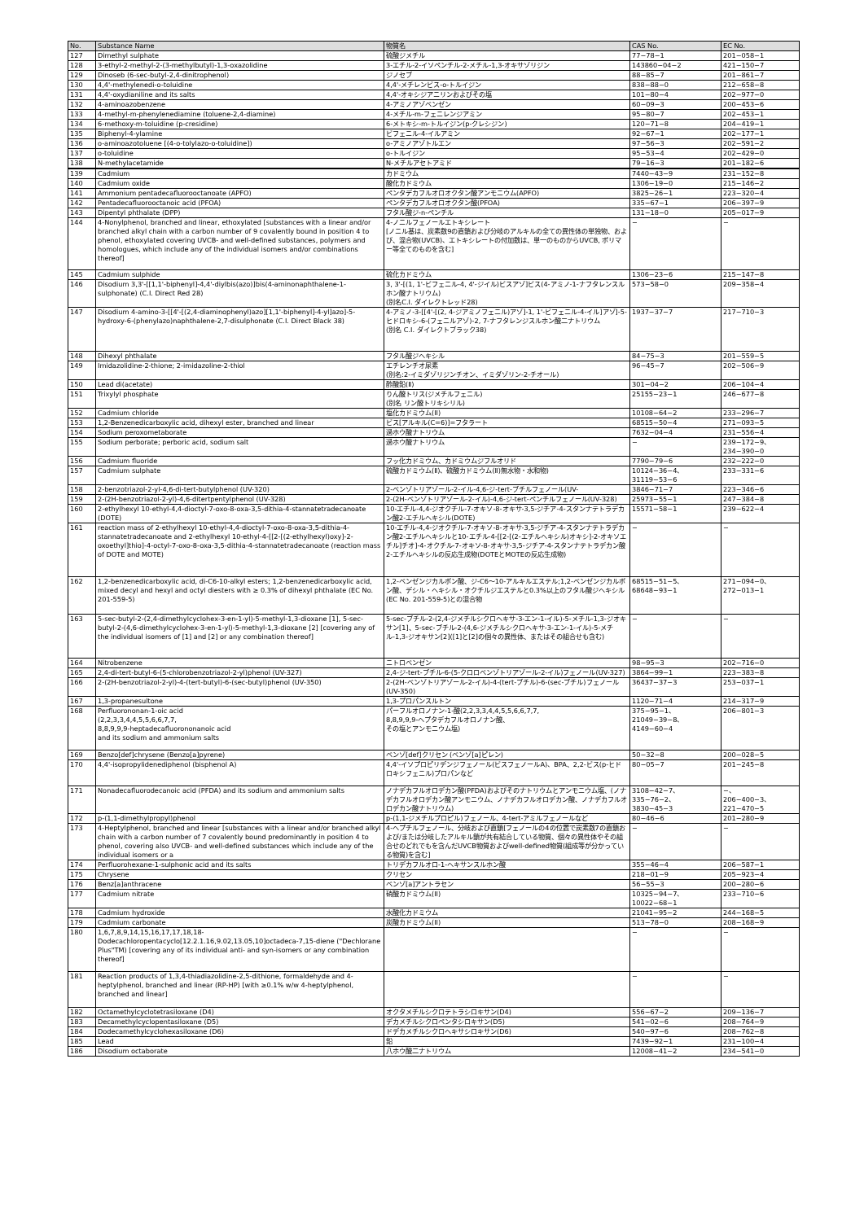| No. | Substance Name | 物質名 | CAS No. | EC No. |
| --- | --- | --- | --- | --- |
| 127 | Dimethyl sulphate | 硫酸ジメチル | 77−78−1 | 201−058−1 |
| 128 | 3-ethyl-2-methyl-2-(3-methylbutyl)-1,3-oxazolidine | 3-エチル-2-イソペンチル-2-メチル-1,3-オキサゾリジン | 143860−04−2 | 421−150−7 |
| 129 | Dinoseb (6-sec-butyl-2,4-dinitrophenol) | ジノセブ | 88−85−7 | 201−861−7 |
| 130 | 4,4'-methylenedi-o-toluidine | 4,4'-メチレンビス-o-トルイジン | 838−88−0 | 212−658−8 |
| 131 | 4,4'-oxydianiline and its salts | 4,4'-オキシジアニリンおよびその塩 | 101−80−4 | 202−977−0 |
| 132 | 4-aminoazobenzene | 4-アミノアゾベンゼン | 60−09−3 | 200−453−6 |
| 133 | 4-methyl-m-phenylenediamine (toluene-2,4-diamine) | 4-メチル-m-フェニレンジアミン | 95−80−7 | 202−453−1 |
| 134 | 6-methoxy-m-toluidine (p-cresidine) | 6-メトキシ-m-トルイジン(p-クレシジン) | 120−71−8 | 204−419−1 |
| 135 | Biphenyl-4-ylamine | ビフェニル-4-イルアミン | 92−67−1 | 202−177−1 |
| 136 | o-aminoazotoluene [(4-o-tolylazo-o-toluidine]) | o-アミノアゾトルエン | 97−56−3 | 202−591−2 |
| 137 | o-toluidine | o-トルイジン | 95−53−4 | 202−429−0 |
| 138 | N-methylacetamide | N-メチルアセトアミド | 79−16−3 | 201−182−6 |
| 139 | Cadmium | カドミウム | 7440−43−9 | 231−152−8 |
| 140 | Cadmium oxide | 酸化カドミウム | 1306−19−0 | 215−146−2 |
| 141 | Ammonium pentadecafluorooctanoate (APFO) | ペンタデカフルオロオクタン酸アンモニウム(APFO) | 3825−26−1 | 223−320−4 |
| 142 | Pentadecafluorooctanoic acid (PFOA) | ペンタデカフルオロオクタン酸(PFOA) | 335−67−1 | 206−397−9 |
| 143 | Dipentyl phthalate (DPP) | フタル酸ジ-n-ペンチル | 131−18−0 | 205−017−9 |
| 144 | 4-Nonylphenol, branched and linear, ethoxylated [substances with a linear and/or branched alkyl chain with a carbon number of 9 covalently bound in position 4 to phenol, ethoxylated covering UVCB- and well-defined substances, polymers and homologues, which include any of the individual isomers and/or combinations thereof] | 4-ノニルフェノールエトキシレート [ノニル基は、炭素数9の直鎖および分岐のアルキルの全ての異性体の単独物、および、混合物(UVCB)、エトキシレートの付加数は、単一のものからUVCB, ポリマー等全てのものを含む] | − | − |
| 145 | Cadmium sulphide | 硫化カドミウム | 1306−23−6 | 215−147−8 |
| 146 | Disodium 3,3'-[[1,1'-biphenyl]-4,4'-diylbis(azo)]bis(4-aminonaphthalene-1-sulphonate) (C.I. Direct Red 28) | 3, 3'-[(1, 1'-ビフェニル-4, 4'-ジイル)ビスアゾ]ビス(4-アミノ-1-ナフタレンスルホン酸ナトリウム) (別名C.I. ダイレクトレッド28) | 573−58−0 | 209−358−4 |
| 147 | Disodium 4-amino-3-[[4'-[(2,4-diaminophenyl)azo][1,1'-biphenyl]-4-yl]azo]-5-hydroxy-6-(phenylazo)naphthalene-2,7-disulphonate (C.I. Direct Black 38) | 4-アミノ-3-[[4'-[(2, 4-ジアミノフェニル)アゾ]-1, 1'-ビフェニル-4-イル]アゾ]-5-ヒドロキシ-6-(フェニルアゾ)-2, 7-ナフタレンジスルホン酸二ナトリウム (別名 C.I. ダイレクトブラック38) | 1937−37−7 | 217−710−3 |
| 148 | Dihexyl phthalate | フタル酸ジヘキシル | 84−75−3 | 201−559−5 |
| 149 | Imidazolidine-2-thione; 2-imidazoline-2-thiol | エチレンチオ尿素 (別名:2-イミダゾリジンチオン、イミダゾリン-2-チオール) | 96−45−7 | 202−506−9 |
| 150 | Lead di(acetate) | 酢酸鉛(Ⅱ) | 301−04−2 | 206−104−4 |
| 151 | Trixylyl phosphate | りん酸トリス(ジメチルフェニル) (別名 リン酸トリキシリル) | 25155−23−1 | 246−677−8 |
| 152 | Cadmium chloride | 塩化カドミウム(II) | 10108−64−2 | 233−296−7 |
| 153 | 1,2-Benzenedicarboxylic acid, dihexyl ester, branched and linear | ビス[アルキル(C=6)]=フタラート | 68515−50−4 | 271−093−5 |
| 154 | Sodium peroxometaborate | 過ホウ酸ナトリウム | 7632−04−4 | 231−556−4 |
| 155 | Sodium perborate; perboric acid, sodium salt | 過ホウ酸ナトリウム | − | 239−172−9、 234−390−0 |
| 156 | Cadmium fluoride | フッ化カドミウム、カドミウムジフルオリド | 7790−79−6 | 232−222−0 |
| 157 | Cadmium sulphate | 硫酸カドミウム(Ⅱ)、硫酸カドミウム(Ⅱ)無水物・水和物) | 10124−36−4、 31119−53−6 | 233−331−6 |
| 158 | 2-benzotriazol-2-yl-4,6-di-tert-butylphenol (UV-320) | 2-ベンゾトリアゾール-2-イル-4,6-ジ-tert-ブチルフェノール(UV- | 3846−71−7 | 223−346−6 |
| 159 | 2-(2H-benzotriazol-2-yl)-4,6-ditertpentylphenol (UV-328) | 2-(2H-ベンゾトリアゾール-2-イル)-4,6-ジ-tert-ペンチルフェノール(UV-328) | 25973−55−1 | 247−384−8 |
| 160 | 2-ethylhexyl 10-ethyl-4,4-dioctyl-7-oxo-8-oxa-3,5-dithia-4-stannatetradecanoate (DOTE) | 10-エチル-4,4-ジオクチル-7-オキソ-8-オキサ-3,5-ジチア-4-スタンナテトラデカン酸2-エチルヘキシル(DOTE) | 15571−58−1 | 239−622−4 |
| 161 | reaction mass of 2-ethylhexyl 10-ethyl-4,4-dioctyl-7-oxo-8-oxa-3,5-dithia-4-stannatetradecanoate and 2-ethylhexyl 10-ethyl-4-[[2-[(2-ethylhexyl)oxy]-2-oxoethyl]thio]-4-octyl-7-oxo-8-oxa-3,5-dithia-4-stannatetradecanoate (reaction mass of DOTE and MOTE) | 10-エチル-4,4-ジオクチル-7-オキソ-8-オキサ-3,5-ジチア-4-スタンナテトラデカン酸2-エチルヘキシルと10-エチル-4-[[2-[(2-エチルヘキシル)オキシ]-2-オキソエチル]チオ]-4-オクチル-7-オキソ-8-オキサ-3,5-ジチア-4-スタンナテトラデカン酸2-エチルヘキシルの反応生成物(DOTEとMOTEの反応生成物) | − | − |
| 162 | 1,2-benzenedicarboxylic acid, di-C6-10-alkyl esters; 1,2-benzenedicarboxylic acid, mixed decyl and hexyl and octyl diesters with ≥ 0.3% of dihexyl phthalate (EC No. 201-559-5) | 1,2-ベンゼンジカルボン酸、ジ-C6〜10-アルキルエステル;1,2-ベンゼンジカルボン酸、デシル・ヘキシル・オクチルジエステルと0.3%以上のフタル酸ジヘキシル(EC No. 201-559-5)との混合物 | 68515−51−5、 68648−93−1 | 271−094−0、 272−013−1 |
| 163 | 5-sec-butyl-2-(2,4-dimethylcyclohex-3-en-1-yl)-5-methyl-1,3-dioxane [1], 5-sec-butyl-2-(4,6-dimethylcyclohex-3-en-1-yl)-5-methyl-1,3-dioxane [2] [covering any of the individual isomers of [1] and [2] or any combination thereof] | 5-sec-ブチル-2-(2,4-ジメチルシクロヘキサ-3-エン-1-イル)-5-メチル-1,3-ジオキサン[1]、5-sec-ブチル-2-(4,6-ジメチルシクロヘキサ-3-エン-1-イル)-5-メチル-1,3-ジオキサン[2]([1]と[2]の個々の異性体、またはその組合せも含む) | − | − |
| 164 | Nitrobenzene | ニトロベンゼン | 98−95−3 | 202−716−0 |
| 165 | 2,4-di-tert-butyl-6-(5-chlorobenzotriazol-2-yl)phenol (UV-327) | 2,4-ジ-tert-ブチル-6-(5-クロロベンゾトリアゾール-2-イル)フェノール(UV-327) | 3864−99−1 | 223−383−8 |
| 166 | 2-(2H-benzotriazol-2-yl)-4-(tert-butyl)-6-(sec-butyl)phenol (UV-350) | 2-(2H-ベンゾトリアゾール-2-イル)-4-(tert-ブチル)-6-(sec-ブチル)フェノール (UV-350) | 36437−37−3 | 253−037−1 |
| 167 | 1,3-propanesultone | 1,3-プロパンスルトン | 1120−71−4 | 214−317−9 |
| 168 | Perfluorononan-1-oic acid (2,2,3,3,4,4,5,5,6,6,7,7, 8,8,9,9,9-heptadecafluorononanoic acid and its sodium and ammonium salts | パーフルオロノナン-1-酸(2,2,3,3,4,4,5,5,6,6,7,7, 8,8,9,9,9-ヘプタデカフルオロノナン酸、 その塩とアンモニウム塩) | 375−95−1、21049−39−8、4149−60−4 | 206−801−3 |
| 169 | Benzo[def]chrysene (Benzo[a]pyrene) | ベンゾ[def]クリセン (ベンゾ[a]ピレン) | 50−32−8 | 200−028−5 |
| 170 | 4,4'-isopropylidenediphenol (bisphenol A) | 4,4'-イソプロピリデンジフェノール(ビスフェノールA)、BPA、2,2-ビス(p-ヒドロキシフェニル)プロパンなど | 80−05−7 | 201−245−8 |
| 171 | Nonadecafluorodecanoic acid (PFDA) and its sodium and ammonium salts | ノナデカフルオロデカン酸(PFDA)およびそのナトリウムとアンモニウム塩、(ノナデカフルオロデカン酸アンモニウム、ノナデカフルオロデカン酸、ノナデカフルオロデカン酸ナトリウム) | 3108−42−7、 335−76−2、 3830−45−3 | −、 206−400−3、 221−470−5 |
| 172 | p-(1,1-dimethylpropyl)phenol | p-(1,1-ジメチルプロピル)フェノール、4-tert-アミルフェノールなど | 80−46−6 | 201−280−9 |
| 173 | 4-Heptylphenol, branched and linear [substances with a linear and/or branched alkyl chain with a carbon number of 7 covalently bound predominantly in position 4 to phenol, covering also UVCB- and well-defined substances which include any of the individual isomers or a | 4-ヘプチルフェノール、分岐および直鎖[フェノールの4の位置で炭素数7の直鎖および/または分岐したアルキル鎖が共有結合している物質、個々の異性体やその組合せのどれでもを含んだUVCB物質およびwell-defined物質(組成等が分かっている物質)を含む] | − | − |
| 174 | Perfluorohexane-1-sulphonic acid and its salts | トリデカフルオロ-1-ヘキサンスルホン酸 | 355−46−4 | 206−587−1 |
| 175 | Chrysene | クリセン | 218−01−9 | 205−923−4 |
| 176 | Benz[a]anthracene | ベンゾ[a]アントラセン | 56−55−3 | 200−280−6 |
| 177 | Cadmium nitrate | 硝酸カドミウム(II) | 10325−94−7、 10022−68−1 | 233−710−6 |
| 178 | Cadmium hydroxide | 水酸化カドミウム | 21041−95−2 | 244−168−5 |
| 179 | Cadmium carbonate | 炭酸カドミウム(II) | 513−78−0 | 208−168−9 |
| 180 | 1,6,7,8,9,14,15,16,17,17,18,18-Dodecachloropentacyclo[12.2.1.16,9.02,13.05,10]octadeca-7,15-diene ("Dechlorane Plus"TM) [covering any of its individual anti- and syn-isomers or any combination thereof] | | − | − |
| 181 | Reaction products of 1,3,4-thiadiazolidine-2,5-dithione, formaldehyde and 4-heptylphenol, branched and linear (RP-HP) [with ≥0.1% w/w 4-heptylphenol, branched and linear] | | − | − |
| 182 | Octamethylcyclotetrasiloxane (D4) | オクタメチルシクロテトラシロキサン(D4) | 556−67−2 | 209−136−7 |
| 183 | Decamethylcyclopentasiloxane (D5) | デカメチルシクロペンタシロキサン(D5) | 541−02−6 | 208−764−9 |
| 184 | Dodecamethylcyclohexasiloxane (D6) | ドデカメチルシクロヘキサシロキサン(D6) | 540−97−6 | 208−762−8 |
| 185 | Lead | 鉛 | 7439−92−1 | 231−100−4 |
| 186 | Disodium octaborate | 八ホウ酸二ナトリウム | 12008−41−2 | 234−541−0 |